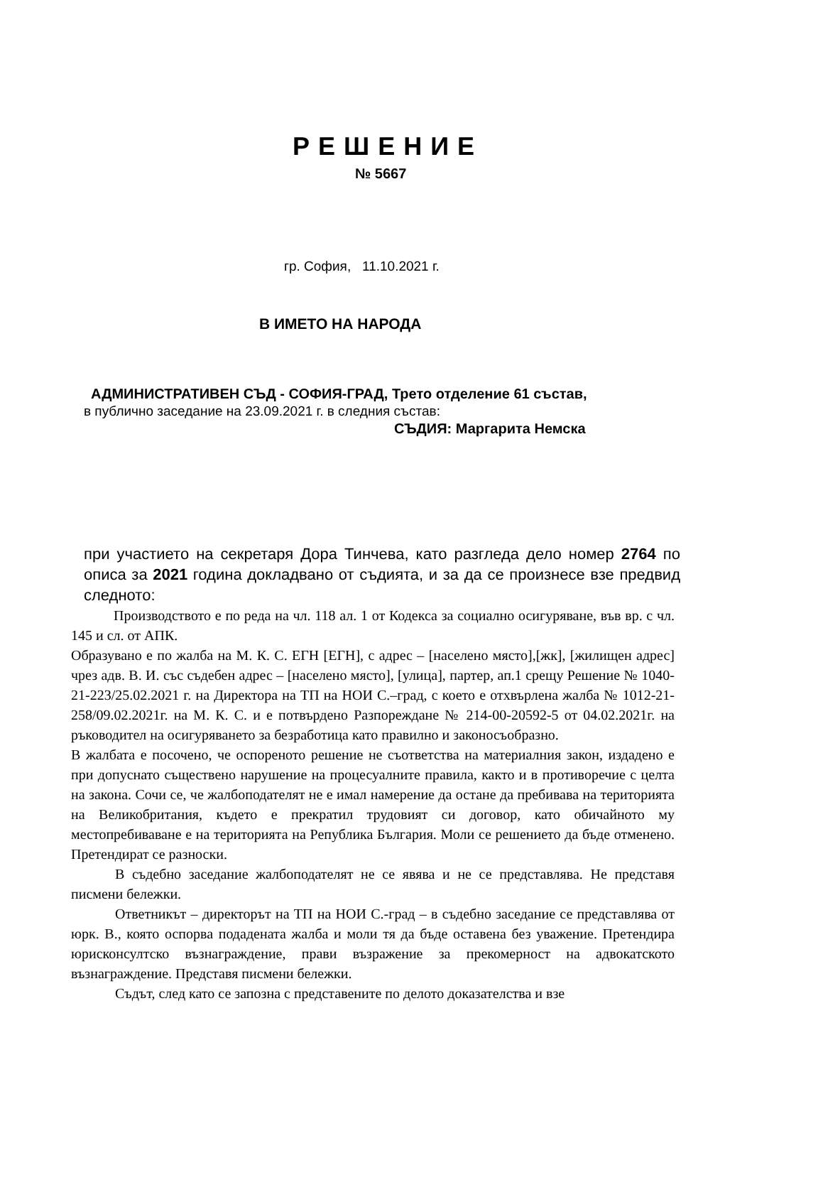РЕШЕНИЕ
№ 5667
гр. София, 11.10.2021 г.
В ИМЕТО НА НАРОДА
АДМИНИСТРАТИВЕН СЪД - СОФИЯ-ГРАД, Трето отделение 61 състав,
в публично заседание на 23.09.2021 г. в следния състав:
СЪДИЯ: Маргарита Немска
при участието на секретаря Дора Тинчева, като разгледа дело номер 2764 по описа за 2021 година докладвано от съдията, и за да се произнесе взе предвид следното:
Производството е по реда на чл. 118 ал. 1 от Кодекса за социално осигуряване, във вр. с чл. 145 и сл. от АПК.
Образувано е по жалба на М. К. С. ЕГН [ЕГН], с адрес – [населено място],[жк], [жилищен адрес] чрез адв. В. И. със съдебен адрес – [населено място], [улица], партер, ап.1 срещу Решение № 1040-21-223/25.02.2021 г. на Директора на ТП на НОИ С.–град, с което е отхвърлена жалба № 1012-21-258/09.02.2021г. на М. К. С. и е потвърдено Разпореждане № 214-00-20592-5 от 04.02.2021г. на ръководител на осигуряването за безработица като правилно и законосъобразно.
В жалбата е посочено, че оспореното решение не съответства на материалния закон, издадено е при допуснато съществено нарушение на процесуалните правила, както и в противоречие с целта на закона. Сочи се, че жалбоподателят не е имал намерение да остане да пребивава на територията на Великобритания, където е прекратил трудовият си договор, като обичайното му местопребиваване е на територията на Република България. Моли се решението да бъде отменено. Претендират се разноски.
В съдебно заседание жалбоподателят не се явява и не се представлява. Не представя писмени бележки.
Ответникът – директорът на ТП на НОИ С.-град – в съдебно заседание се представлява от юрк. В., която оспорва подадената жалба и моли тя да бъде оставена без уважение. Претендира юрисконсултско възнаграждение, прави възражение за прекомерност на адвокатското възнаграждение. Представя писмени бележки.
Съдът, след като се запозна с представените по делото доказателства и взе